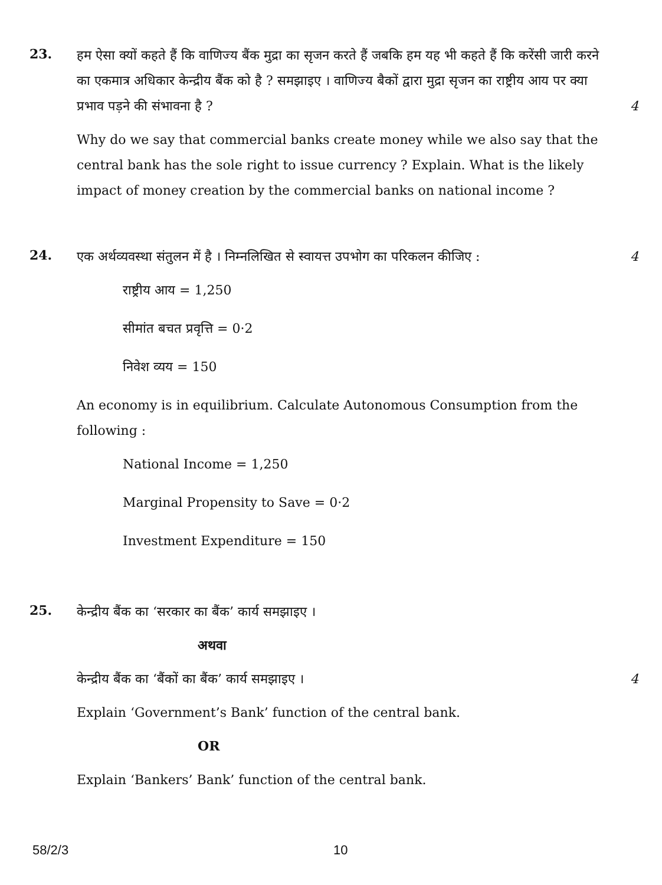23.
हम ऐसा क्यों कहते हैं कि वाणिज्य बैंक मुद्रा का सृजन करते हैं जबकि हम यह भी कहते हैं कि करेंसी जारी करने का एकमात्र अधिकार केन्द्रीय बैंक को है ? समझाइए । वाणिज्य बैकों द्वारा मुद्रा सृजन का राष्ट्रीय आय पर क्या प्रभाव पड़ने की संभावना है ? 4
Why do we say that commercial banks create money while we also say that the central bank has the sole right to issue currency ? Explain. What is the likely impact of money creation by the commercial banks on national income ?
24.
एक अर्थव्यवस्था संतुलन में है । निम्नलिखित से स्वायत्त उपभोग का परिकलन कीजिए : 4
राष्ट्रीय आय = 1,250
सीमांत बचत प्रवृत्ति = 0·2
निवेश व्यय = 150
An economy is in equilibrium. Calculate Autonomous Consumption from the following :
National Income = 1,250
Marginal Propensity to Save = 0·2
Investment Expenditure = 150
25.
केन्द्रीय बैंक का ‘सरकार का बैंक’ कार्य समझाइए ।
अथवा
केन्द्रीय बैंक का ‘बैंकों का बैंक’ कार्य समझाइए । 4
Explain ‘Government’s Bank’ function of the central bank.
OR
Explain ‘Bankers’ Bank’ function of the central bank.
58/2/3 10